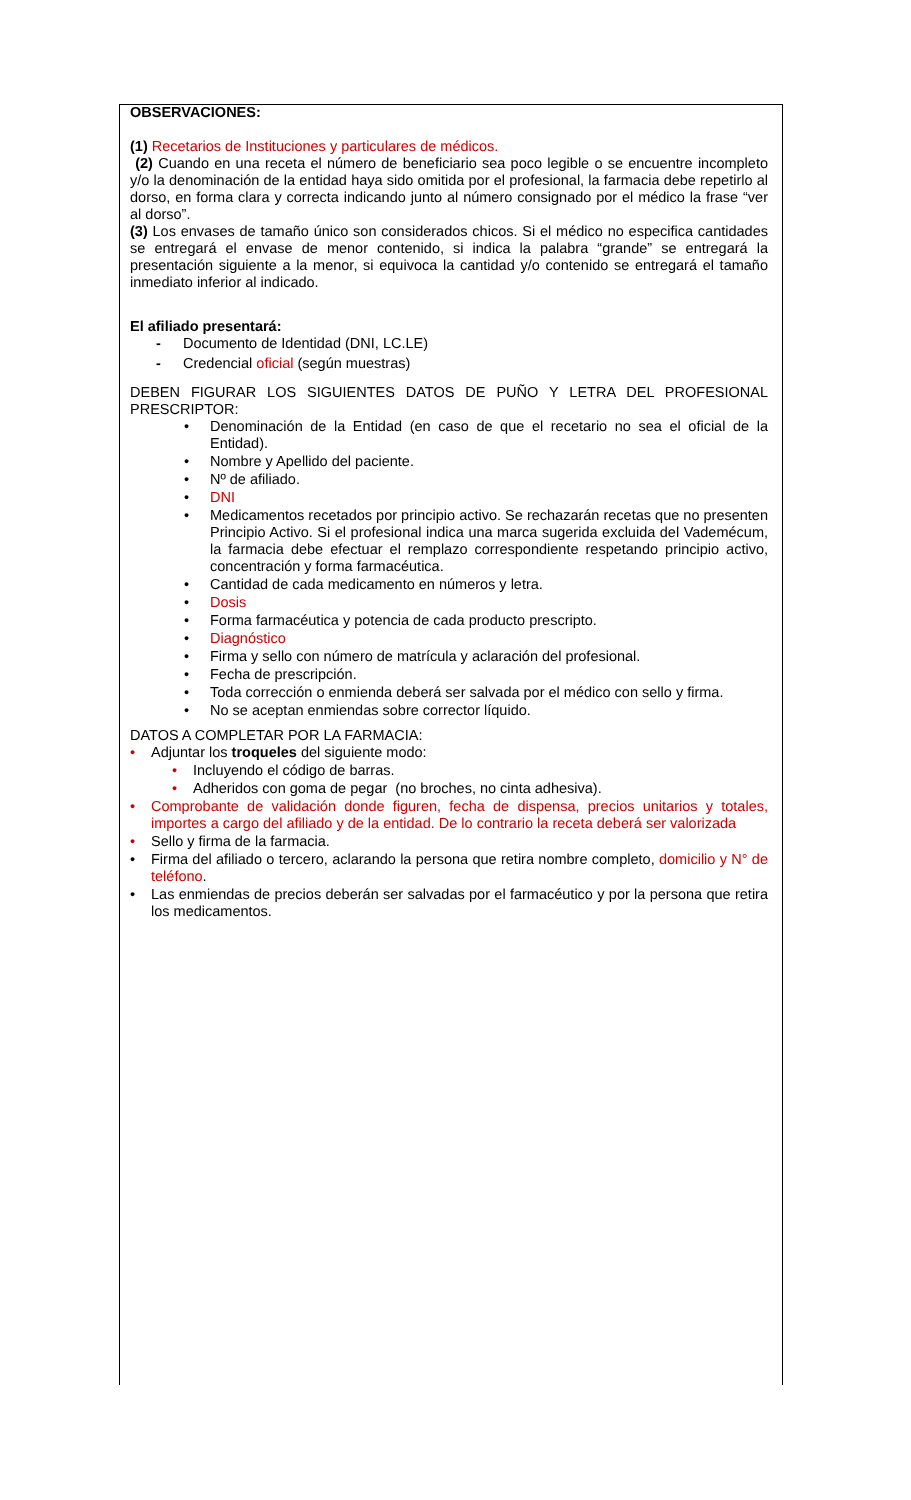OBSERVACIONES:
(1) Recetarios de Instituciones y particulares de médicos.
(2) Cuando en una receta el número de beneficiario sea poco legible o se encuentre incompleto y/o la denominación de la entidad haya sido omitida por el profesional, la farmacia debe repetirlo al dorso, en forma clara y correcta indicando junto al número consignado por el médico la frase “ver al dorso”.
(3) Los envases de tamaño único son considerados chicos. Si el médico no especifica cantidades se entregará el envase de menor contenido, si indica la palabra “grande” se entregará la presentación siguiente a la menor, si equivoca la cantidad y/o contenido se entregará el tamaño inmediato inferior al indicado.
El afiliado presentará:
- Documento de Identidad (DNI, LC.LE)
- Credencial oficial (según muestras)
DEBEN FIGURAR LOS SIGUIENTES DATOS DE PUÑO Y LETRA DEL PROFESIONAL PRESCRIPTOR:
• Denominación de la Entidad (en caso de que el recetario no sea el oficial de la Entidad).
• Nombre y Apellido del paciente.
• Nº de afiliado.
• DNI
• Medicamentos recetados por principio activo. Se rechazarán recetas que no presenten Principio Activo. Si el profesional indica una marca sugerida excluida del Vademécum, la farmacia debe efectuar el remplazo correspondiente respetando principio activo, concentración y forma farmacéutica.
• Cantidad de cada medicamento en números y letra.
• Dosis
• Forma farmacéutica y potencia de cada producto prescripto.
• Diagnóstico
• Firma y sello con número de matrícula y aclaración del profesional.
• Fecha de prescripción.
• Toda corrección o enmienda deberá ser salvada por el médico con sello y firma.
• No se aceptan enmiendas sobre corrector líquido.
DATOS A COMPLETAR POR LA FARMACIA:
• Adjuntar los troqueles del siguiente modo:
• Incluyendo el código de barras.
• Adheridos con goma de pegar (no broches, no cinta adhesiva).
• Comprobante de validación donde figuren, fecha de dispensa, precios unitarios y totales, importes a cargo del afiliado y de la entidad. De lo contrario la receta deberá ser valorizada
• Sello y firma de la farmacia.
• Firma del afiliado o tercero, aclarando la persona que retira nombre completo, domicilio y N° de teléfono.
• Las enmiendas de precios deberán ser salvadas por el farmacéutico y por la persona que retira los medicamentos.